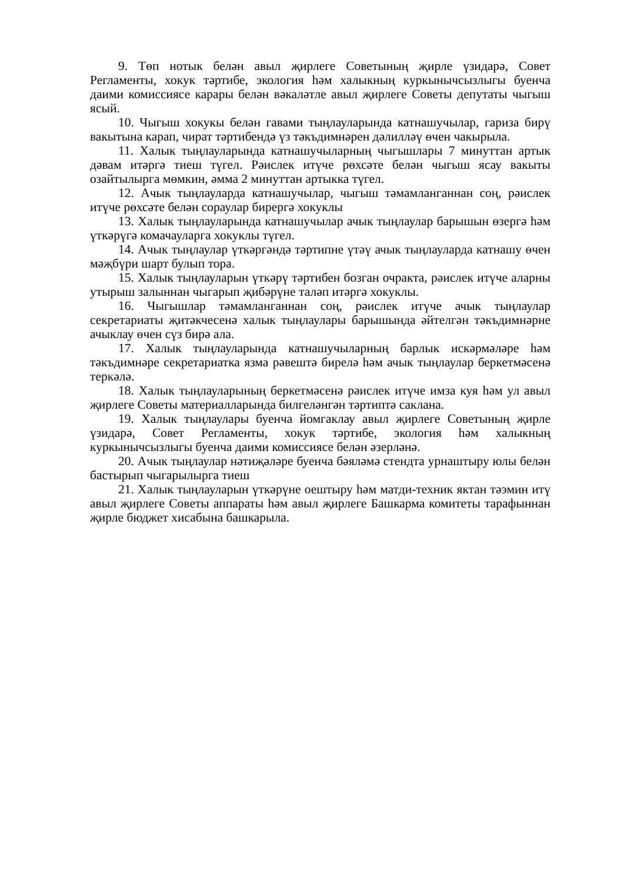9. Төп нотык белән авыл җирлеге Советының җирле үзидарә, Совет Регламенты, хокук тәртибе, экология һәм халыкның куркынычсызлыгы буенча даими комиссиясе карары белән вәкаләтле авыл җирлеге Советы депутаты чыгыш ясый.
10. Чыгыш хокукы белән гавами тыңлауларында катнашучылар, гариза бирү вакытына карап, чират тәртибендә үз тәкъдимнәрен дәлилләү өчен чакырыла.
11. Халык тыңлауларында катнашучыларның чыгышлары 7 минуттан артык дәвам итәргә тиеш түгел. Рәислек итүче рөхсәте белән чыгыш ясау вакыты озайтылырга мөмкин, әмма 2 минуттан артыкка түгел.
12. Ачык тыңлауларда катнашучылар, чыгыш тәмамланганнан соң, рәислек итүче рөхсәте белән сораулар бирергә хокуклы
13. Халык тыңлауларында катнашучылар ачык тыңлаулар барышын өзергә һәм үткәрүгә комачауларга хокуклы түгел.
14. Ачык тыңлаулар үткәргәндә тәртипне үтәү ачык тыңлауларда катнашу өчен мәҗбүри шарт булып тора.
15. Халык тыңлауларын үткәрү тәртибен бозган очракта, рәислек итүче аларны утырыш залыннан чыгарып җибәрүне таләп итәргә хокуклы.
16. Чыгышлар тәмамланганнан соң, рәислек итүче ачык тыңлаулар секретариаты җитәкчесенә халык тыңлаулары барышында әйтелгән тәкъдимнәрне ачыклау өчен сүз бирә ала.
17. Халык тыңлауларында катнашучыларның барлык искәрмәләре һәм тәкъдимнәре секретариатка язма рәвештә бирелә һәм ачык тыңлаулар беркетмәсенә теркәлә.
18. Халык тыңлауларының беркетмәсенә рәислек итүче имза куя һәм ул авыл җирлеге Советы материалларында билгеләнгән тәртиптә саклана.
19. Халык тыңлаулары буенча йомгаклау авыл җирлеге Советының җирле үзидарә, Совет Регламенты, хокук тәртибе, экология һәм халыкның куркынычсызлыгы буенча даими комиссиясе белән әзерләнә.
20. Ачык тыңлаулар нәтиҗәләре буенча бәяләмә стендта урнаштыру юлы белән бастырып чыгарылырга тиеш
21. Халык тыңлауларын үткәрүне оештыру һәм матди-техник яктан тәэмин итү авыл җирлеге Советы аппараты һәм авыл җирлеге Башкарма комитеты тарафыннан җирле бюджет хисабына башкарыла.